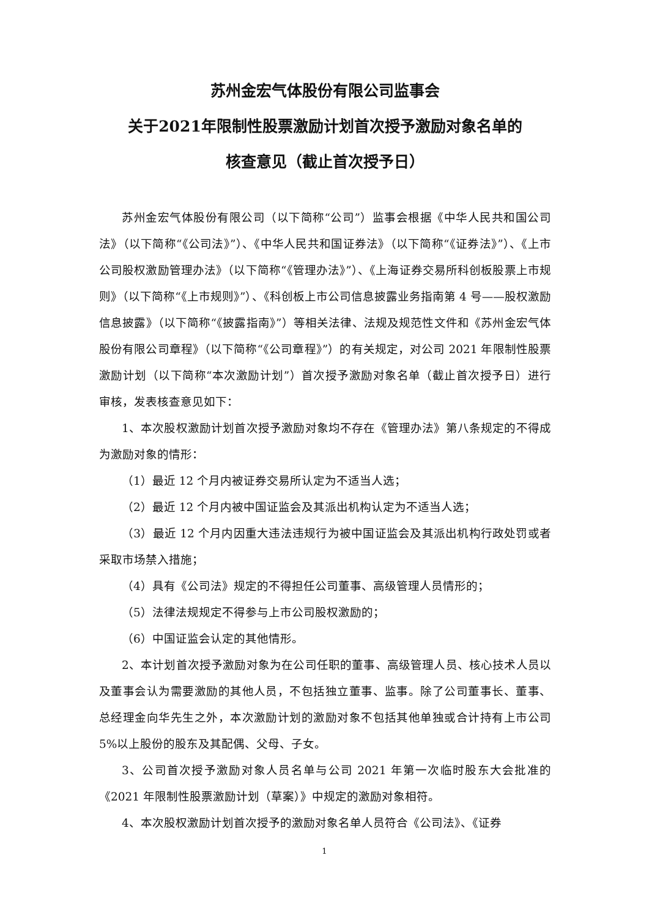苏州金宏气体股份有限公司监事会
关于2021年限制性股票激励计划首次授予激励对象名单的
核查意见（截止首次授予日）
苏州金宏气体股份有限公司（以下简称“公司”）监事会根据《中华人民共和国公司法》（以下简称“《公司法》”）、《中华人民共和国证券法》（以下简称“《证券法》”）、《上市公司股权激励管理办法》（以下简称“《管理办法》”）、《上海证券交易所科创板股票上市规则》（以下简称“《上市规则》”）、《科创板上市公司信息披露业务指南第 4 号——股权激励信息披露》（以下简称“《披露指南》”）等相关法律、法规及规范性文件和《苏州金宏气体股份有限公司章程》（以下简称“《公司章程》”）的有关规定，对公司 2021 年限制性股票激励计划（以下简称“本次激励计划”）首次授予激励对象名单（截止首次授予日）进行审核，发表核查意见如下：
1、本次股权激励计划首次授予激励对象均不存在《管理办法》第八条规定的不得成为激励对象的情形：
（1）最近 12 个月内被证券交易所认定为不适当人选；
（2）最近 12 个月内被中国证监会及其派出机构认定为不适当人选；
（3）最近 12 个月内因重大违法违规行为被中国证监会及其派出机构行政处罚或者采取市场禁入措施；
（4）具有《公司法》规定的不得担任公司董事、高级管理人员情形的；
（5）法律法规规定不得参与上市公司股权激励的；
（6）中国证监会认定的其他情形。
2、本计划首次授予激励对象为在公司任职的董事、高级管理人员、核心技术人员以及董事会认为需要激励的其他人员，不包括独立董事、监事。除了公司董事长、董事、总经理金向华先生之外，本次激励计划的激励对象不包括其他单独或合计持有上市公司 5%以上股份的股东及其配偶、父母、子女。
3、公司首次授予激励对象人员名单与公司 2021 年第一次临时股东大会批准的《2021 年限制性股票激励计划（草案）》中规定的激励对象相符。
4、本次股权激励计划首次授予的激励对象名单人员符合《公司法》、《证券
1